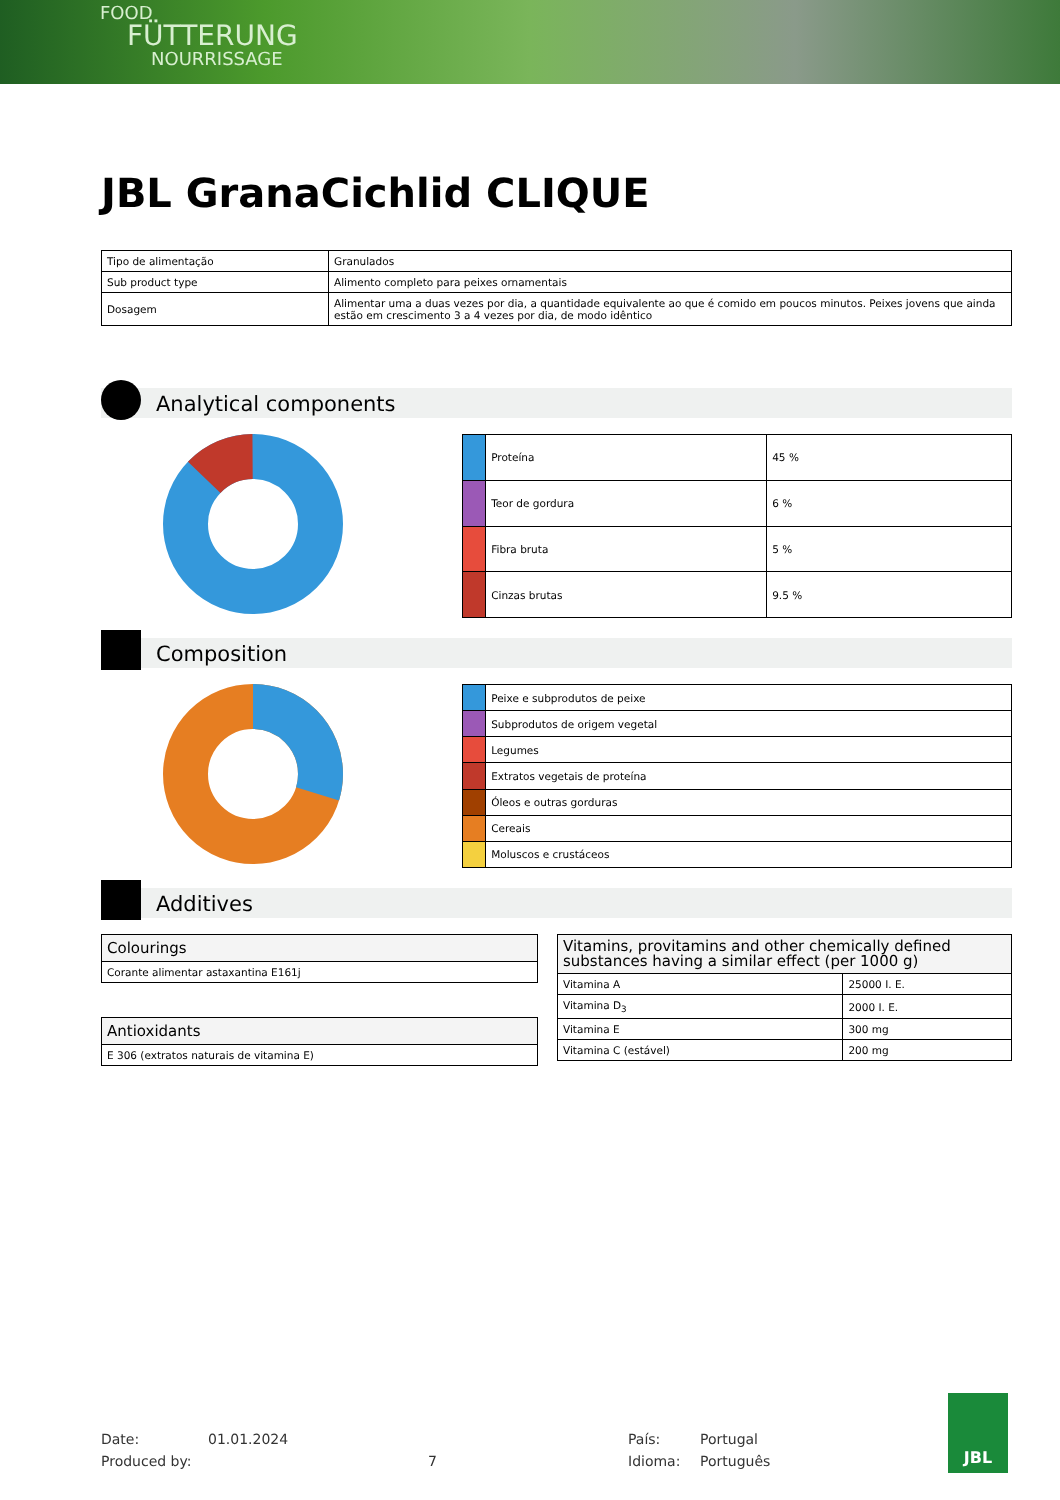FOOD
FÜTTERUNG
NOURRISSAGE
JBL GranaCichlid CLIQUE
| Tipo de alimentação | Granulados |
| Sub product type | Alimento completo para peixes ornamentais |
| Dosagem | Alimentar uma a duas vezes por dia, a quantidade equivalente ao que é comido em poucos minutos. Peixes jovens que ainda estão em crescimento 3 a 4 vezes por dia, de modo idêntico |
Analytical components
| | Proteína | 45 % |
| | Teor de gordura | 6 % |
| | Fibra bruta | 5 % |
| | Cinzas brutas | 9.5 % |
Composition
| | Peixe e subprodutos de peixe |
| | Subprodutos de origem vegetal |
| | Legumes |
| | Extratos vegetais de proteína |
| | Óleos e outras gorduras |
| | Cereais |
| | Moluscos e crustáceos |
Additives
| Colourings |
| Corante alimentar astaxantina E161j |
| Antioxidants |
| E 306 (extratos naturais de vitamina E) |
| Vitamins, provitamins and other chemically defined substances having a similar effect (per 1000 g) | |
| Vitamina A | 25000 I. E. |
| Vitamina D<sub>3</sub> | 2000 I. E. |
| Vitamina E | 300 mg |
| Vitamina C (estável) | 200 mg |
JBL
Date: 01.01.2024 País: Portugal Produced by: 7 Idioma: Português